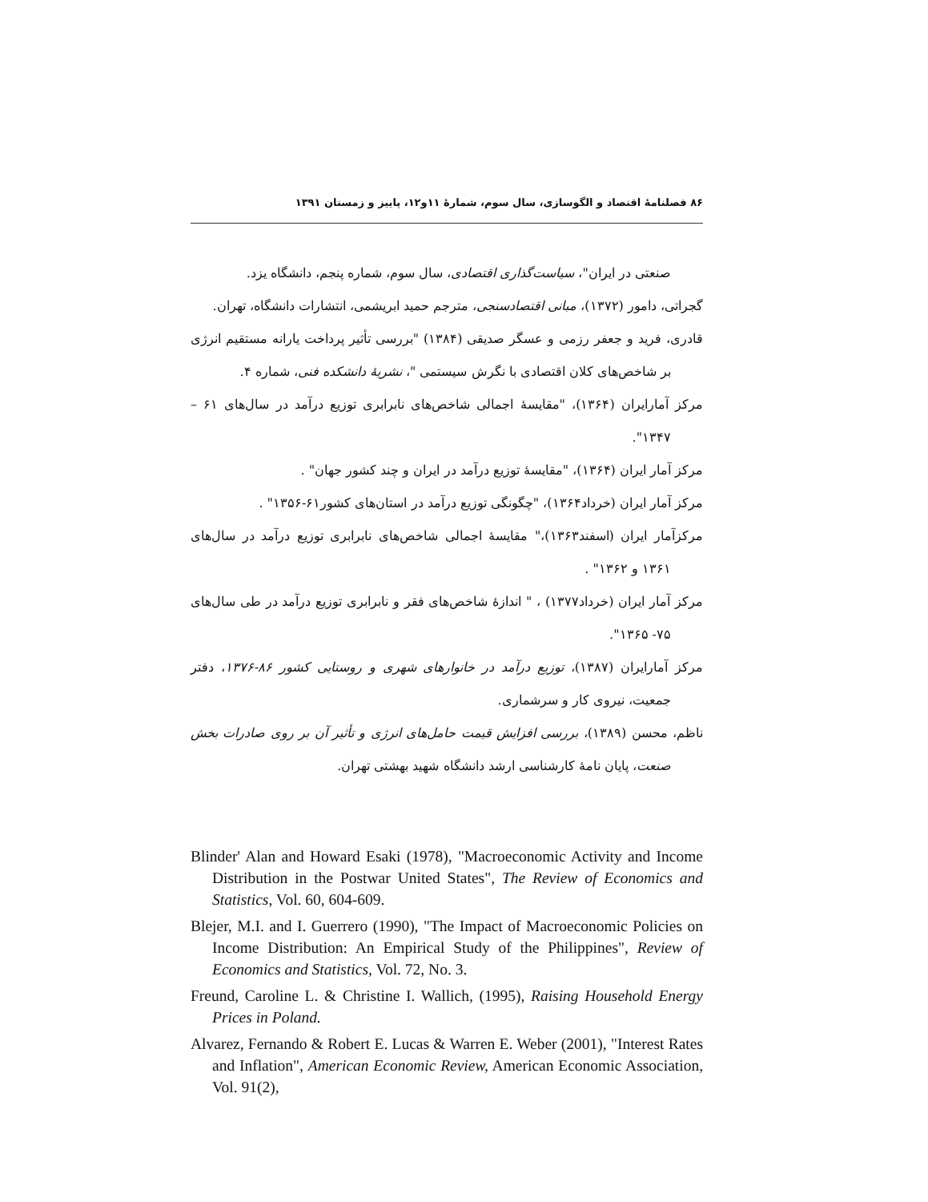۸۶ فصلنامهٔ اقتصاد و الگوسازی، سال سوم، شمارهٔ ۱۱و۱۲، پاییز و زمستان ۱۳۹۱
صنعتی در ایران"، سیاست‌گذاری اقتصادی، سال سوم، شماره پنجم، دانشگاه یزد.
گجراتی، دامور (۱۳۷۲)، مبانی اقتصادسنجی، مترجم حمید ابریشمی، انتشارات دانشگاه، تهران.
قادری، فرید و جعفر رزمی و عسگر صدیقی (۱۳۸۴) "بررسی تأثیر پرداخت یارانه مستقیم انرژی بر شاخص‌های کلان اقتصادی با نگرش سیستمی "، نشریهٔ دانشکده فنی، شماره ۴.
مرکز آمارایران (۱۳۶۴)، "مقایسهٔ اجمالی شاخص‌های نابرابری توزیع درآمد در سال‌های ۶۱ – ۱۳۴۷".
مرکز آمار ایران (۱۳۶۴)، "مقایسهٔ توزیع درآمد در ایران و چند کشور جهان" .
مرکز آمار ایران (خرداد۱۳۶۴)، "چگونگی توزیع درآمد در استان‌های کشور۶۱-۱۳۵۶" .
مرکزآمار ایران (اسفند۱۳۶۳)،" مقایسهٔ اجمالی شاخص‌های نابرابری توزیع درآمد در سال‌های ۱۳۶۱ و ۱۳۶۲" .
مرکز آمار ایران (خرداد۱۳۷۷) ، " اندازهٔ شاخص‌های فقر و نابرابری توزیع درآمد در طی سال‌های ۷۵- ۱۳۶۵".
مرکز آمارایران (۱۳۸۷)، توزیع درآمد در خانوارهای شهری و روستایی کشور ۸۶-۱۳۷۶، دفتر جمعیت، نیروی کار و سرشماری.
ناظم، محسن (۱۳۸۹)، بررسی افزایش قیمت حامل‌های انرژی و تأثیر آن بر روی صادرات بخش صنعت، پایان نامهٔ کارشناسی ارشد دانشگاه شهید بهشتی تهران.
Blinder' Alan and Howard Esaki (1978), "Macroeconomic Activity and Income Distribution in the Postwar United States", The Review of Economics and Statistics, Vol. 60, 604-609.
Blejer, M.I. and I. Guerrero (1990), "The Impact of Macroeconomic Policies on Income Distribution: An Empirical Study of the Philippines", Review of Economics and Statistics, Vol. 72, No. 3.
Freund, Caroline L. & Christine I. Wallich, (1995), Raising Household Energy Prices in Poland.
Alvarez, Fernando & Robert E. Lucas & Warren E. Weber (2001), "Interest Rates and Inflation", American Economic Review, American Economic Association, Vol. 91(2),